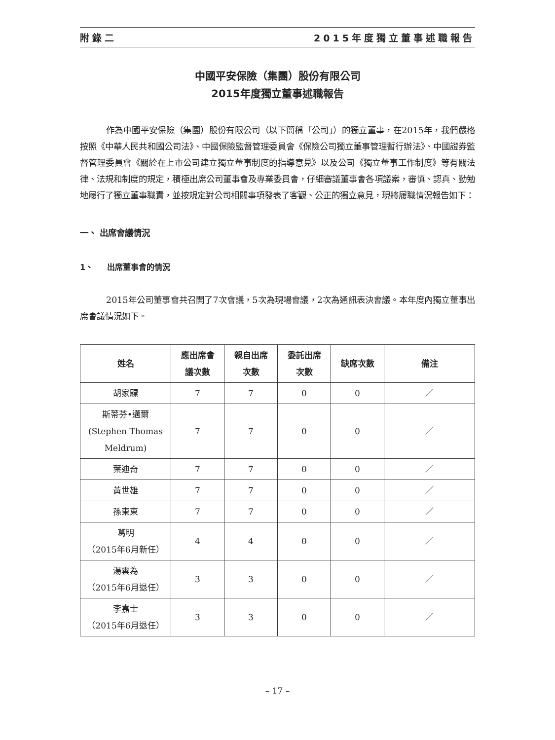附錄二 2015年度獨立董事述職報告
中國平安保險（集團）股份有限公司
2015年度獨立董事述職報告
作為中國平安保險（集團）股份有限公司（以下簡稱「公司」）的獨立董事，在2015年，我們嚴格按照《中華人民共和國公司法》、中國保險監督管理委員會《保險公司獨立董事管理暫行辦法》、中國證券監督管理委員會《關於在上市公司建立獨立董事制度的指導意見》以及公司《獨立董事工作制度》等有關法律、法規和制度的規定，積極出席公司董事會及專業委員會，仔細審議董事會各項議案，審慎、認真、勤勉地履行了獨立董事職責，並按規定對公司相關事項發表了客觀、公正的獨立意見，現將履職情況報告如下：
一、 出席會議情況
1、 出席董事會的情況
2015年公司董事會共召開了7次會議，5次為現場會議，2次為通訊表決會議。本年度內獨立董事出席會議情況如下。
| 姓名 | 應出席會 議次數 | 親自出席 次數 | 委託出席 次數 | 缺席次數 | 備注 |
| --- | --- | --- | --- | --- | --- |
| 胡家驃 | 7 | 7 | 0 | 0 | ／ |
| 斯蒂芬•邁爾 (Stephen Thomas Meldrum) | 7 | 7 | 0 | 0 | ／ |
| 葉迪奇 | 7 | 7 | 0 | 0 | ／ |
| 黃世雄 | 7 | 7 | 0 | 0 | ／ |
| 孫東東 | 7 | 7 | 0 | 0 | ／ |
| 葛明 （2015年6月新任） | 4 | 4 | 0 | 0 | ／ |
| 湯雲為 （2015年6月退任） | 3 | 3 | 0 | 0 | ／ |
| 李嘉士 （2015年6月退任） | 3 | 3 | 0 | 0 | ／ |
– 17 –